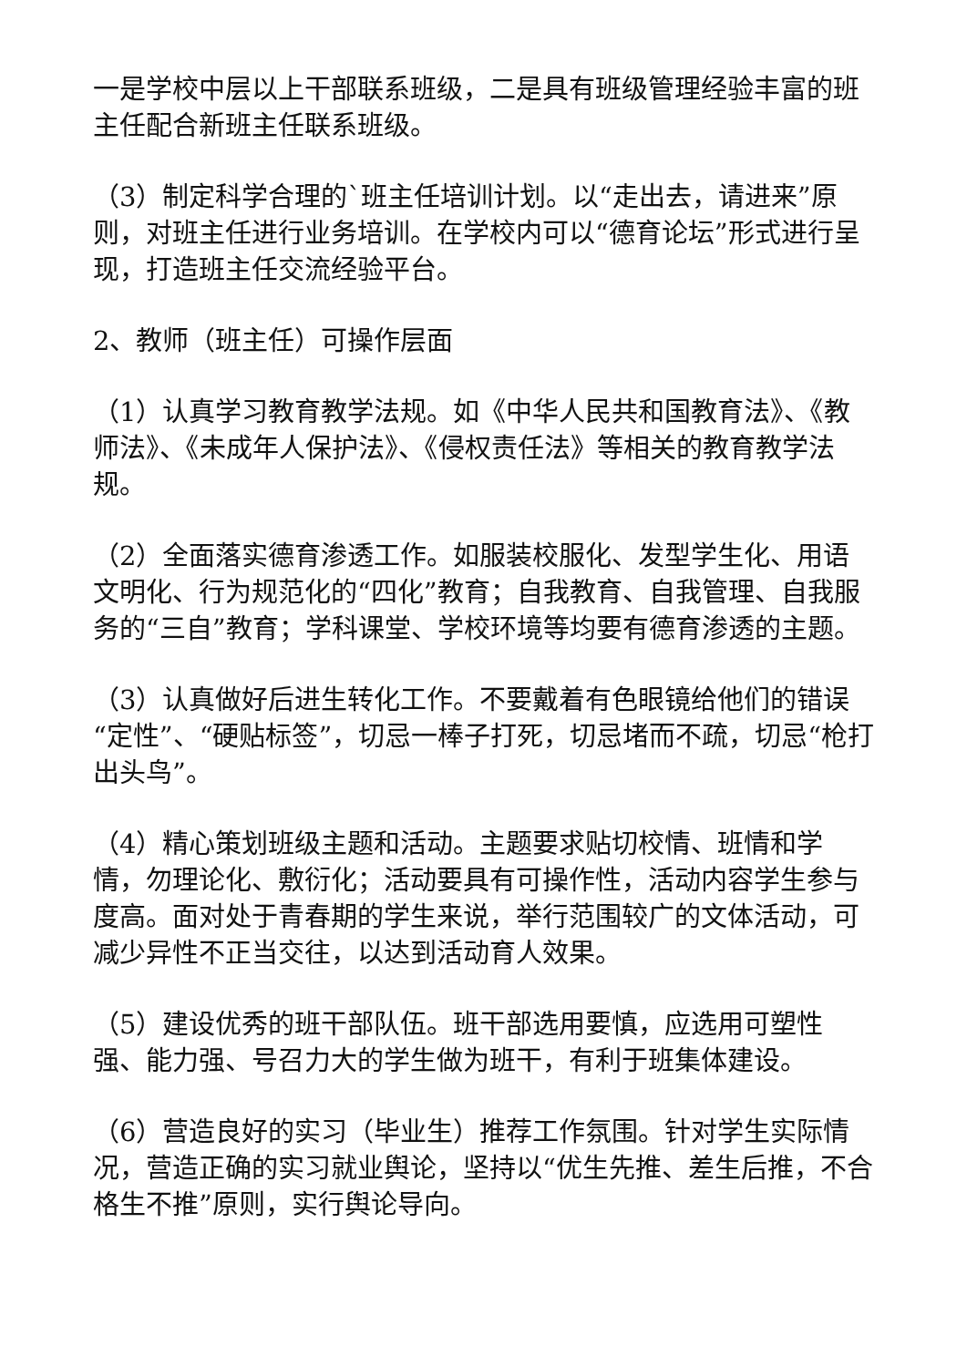一是学校中层以上干部联系班级，二是具有班级管理经验丰富的班主任配合新班主任联系班级。
（3）制定科学合理的`班主任培训计划。以“走出去，请进来”原则，对班主任进行业务培训。在学校内可以“德育论坛”形式进行呈现，打造班主任交流经验平台。
2、教师（班主任）可操作层面
（1）认真学习教育教学法规。如《中华人民共和国教育法》、《教师法》、《未成年人保护法》、《侵权责任法》等相关的教育教学法规。
（2）全面落实德育渗透工作。如服装校服化、发型学生化、用语文明化、行为规范化的“四化”教育；自我教育、自我管理、自我服务的“三自”教育；学科课堂、学校环境等均要有德育渗透的主题。
（3）认真做好后进生转化工作。不要戴着有色眼镜给他们的错误“定性”、“硬贴标签”，切忌一棒子打死，切忌堵而不疏，切忌“枪打出头鸟”。
（4）精心策划班级主题和活动。主题要求贴切校情、班情和学情，勿理论化、敷衍化；活动要具有可操作性，活动内容学生参与度高。面对处于青春期的学生来说，举行范围较广的文体活动，可减少异性不正当交往，以达到活动育人效果。
（5）建设优秀的班干部队伍。班干部选用要慎，应选用可塑性强、能力强、号召力大的学生做为班干，有利于班集体建设。
（6）营造良好的实习（毕业生）推荐工作氛围。针对学生实际情况，营造正确的实习就业舆论，坚持以“优生先推、差生后推，不合格生不推”原则，实行舆论导向。